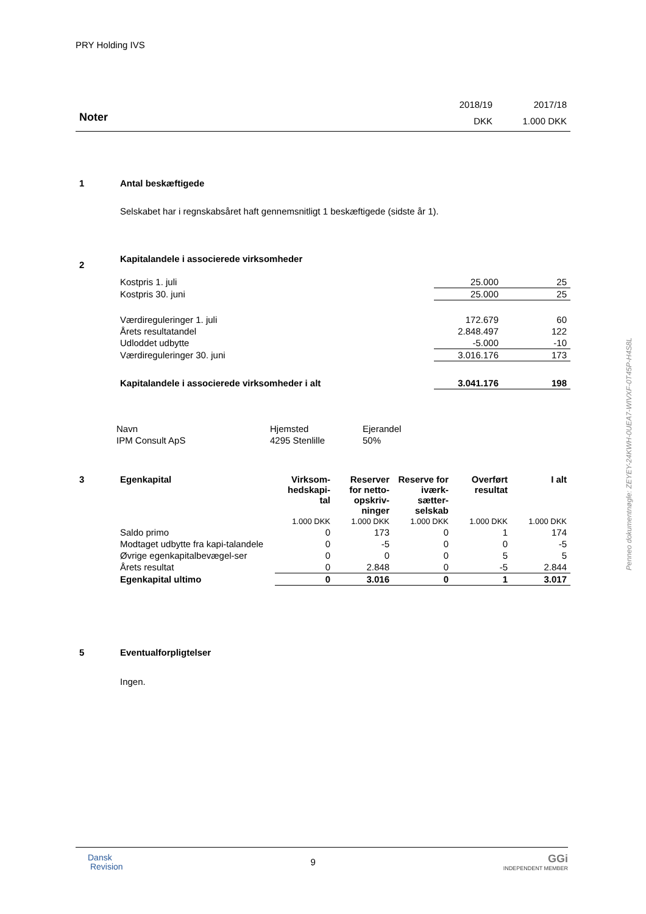PRY Holding IVS
| | 2018/19 | 2017/18 |
| Noter | DKK | 1.000 DKK |
| 1 | Antal beskæftigede | | |
| | Selskabet har i regnskabsåret haft gennemsnitligt 1 beskæftigede (sidste år 1). | | |
| 2 | Kapitalandele i associerede virksomheder | | |
| | Kostpris 1. juli | 25.000 | 25 |
| | Kostpris 30. juni | 25.000 | 25 |
| | Værdireguleringer 1. juli | 172.679 | 60 |
| | Årets resultatandel | 2.848.497 | 122 |
| | Udloddet udbytte | -5.000 | -10 |
| | Værdireguleringer 30. juni | 3.016.176 | 173 |
| | Kapitalandele i associerede virksomheder i alt | 3.041.176 | 198 |
| Navn | Hjemsted | Ejerandel |
| IPM Consult ApS | 4295 Stenlille | 50% |
| 3 | Egenkapital | Virksom-hedskapi-tal | Reserver for netto-opskriv-ninger | Reserve for iværk-sætter-selskab | Overført resultat | I alt |
| | | 1.000 DKK | 1.000 DKK | 1.000 DKK | 1.000 DKK | 1.000 DKK |
| | Saldo primo | 0 | 173 | 0 | 1 | 174 |
| | Modtaget udbytte fra kapi-talandele | 0 | -5 | 0 | 0 | -5 |
| | Øvrige egenkapitalbevægel-ser | 0 | 0 | 0 | 5 | 5 |
| | Årets resultat | 0 | 2.848 | 0 | -5 | 2.844 |
| | Egenkapital ultimo | 0 | 3.016 | 0 | 1 | 3.017 |
| 5 | Eventualforpligtelser |
| | Ingen. |
Dansk
Revision
9
GGi
INDEPENDENT MEMBER
Penneo dokumentnøgle: ZEYEY-24KWH-0UEA7-WIVXF-0T45P-H4S8L